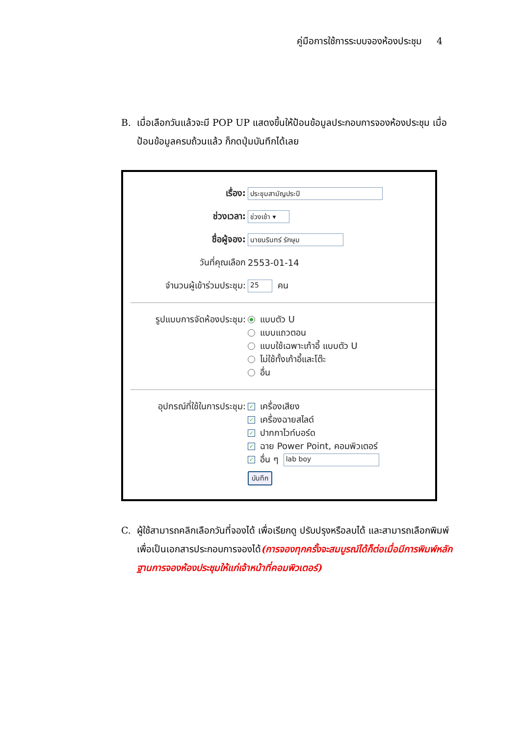คู่มือการใช้การระบบจองห้องประชุม 4
B. เมื่อเลือกวันแล้วจะมี POP UP แสดงขึ้นให้ป้อนข้อมูลประกอบการจองห้องประชุม เมื่อป้อนข้อมูลครบถ้วนแล้ว ก็กดปุ่มบันทึกได้เลย
เรื่อง: ประชุมสามัญประปี
ช่วงเวลา: ช่วงเช้า ▾
ชื่อผู้จอง: นายนรินทร์ รักษุม
วันที่คุณเลือก 2553-01-14
จำนวนผู้เข้าร่วมประชุม: 25 คน
รูปแบบการจัดห้องประชุม:
แบบตัว U
แบบแถวตอน
แบบใช้เฉพาะเก้าอี้ แบบตัว U
ไม่ใช้ทั้งเก้าอี้และโต๊ะ
อื่น
อุปกรณ์ที่ใช้ในการประชุม:
✓ เครื่องเสียง
✓ เครื่องฉายสไลด์
✓ ปากกาไวท์บอร์ด
✓ ฉาย Power Point, คอมพิวเตอร์
✓ อื่น ๆ lab boy
บันทึก
C. ผู้ใช้สามารถคลิกเลือกวันที่จองได้ เพื่อเรียกดู ปรับปรุงหรือลบได้ และสามารถเลือกพิมพ์เพื่อเป็นเอกสารประกอบการจองได้(การจองทุกครั้งจะสมบูรณ์ได้ก็ต่อเมื่อมีการพิมพ์หลักฐานการจองห้องประชุมให้แก่เจ้าหน้าที่คอมพิวเตอร์)